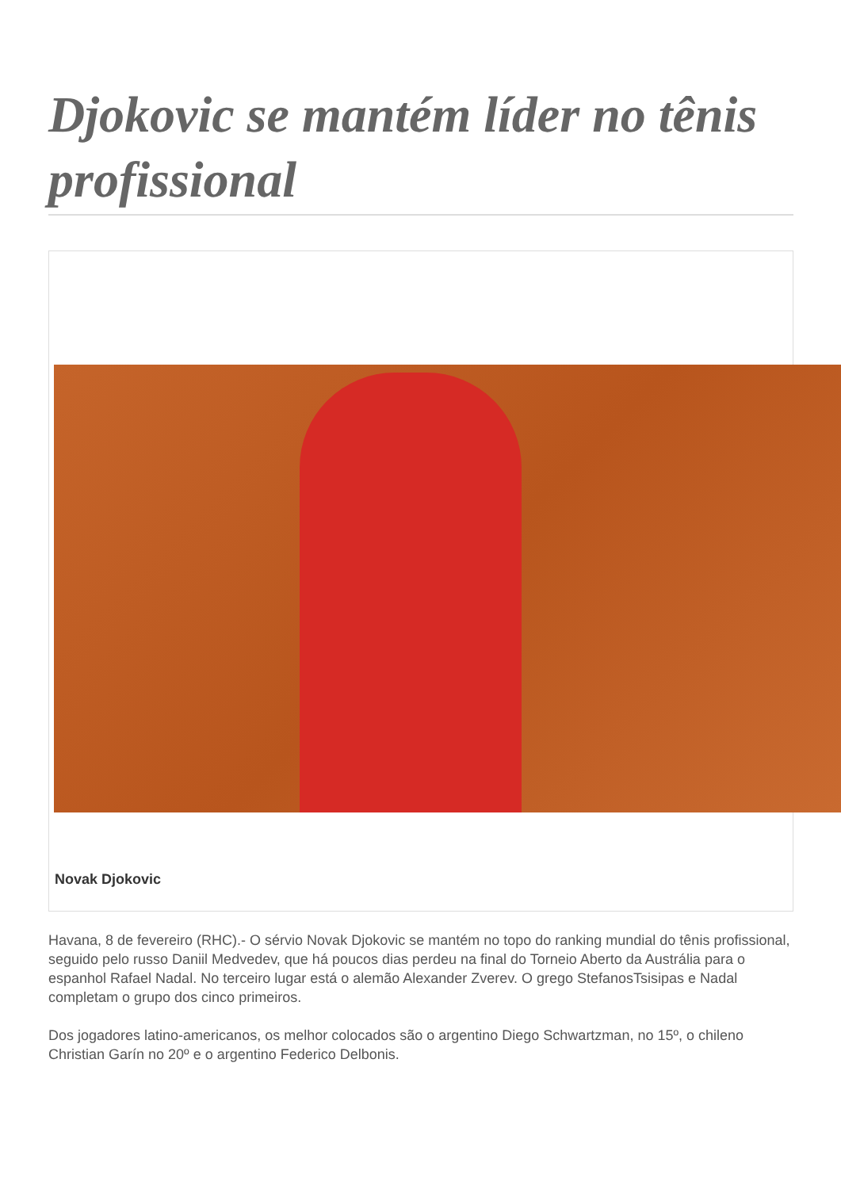Djokovic se mantém líder no tênis profissional
Novak Djokovic
Havana, 8 de fevereiro (RHC).- O sérvio Novak Djokovic se mantém no topo do ranking mundial do tênis profissional, seguido pelo russo Daniil Medvedev, que há poucos dias perdeu na final do Torneio Aberto da Austrália para o espanhol Rafael Nadal. No terceiro lugar está o alemão Alexander Zverev. O grego StefanosTsisipas e Nadal completam o grupo dos cinco primeiros.
Dos jogadores latino-americanos, os melhor colocados são o argentino Diego Schwartzman, no 15º, o chileno Christian Garín no 20º e o argentino Federico Delbonis.